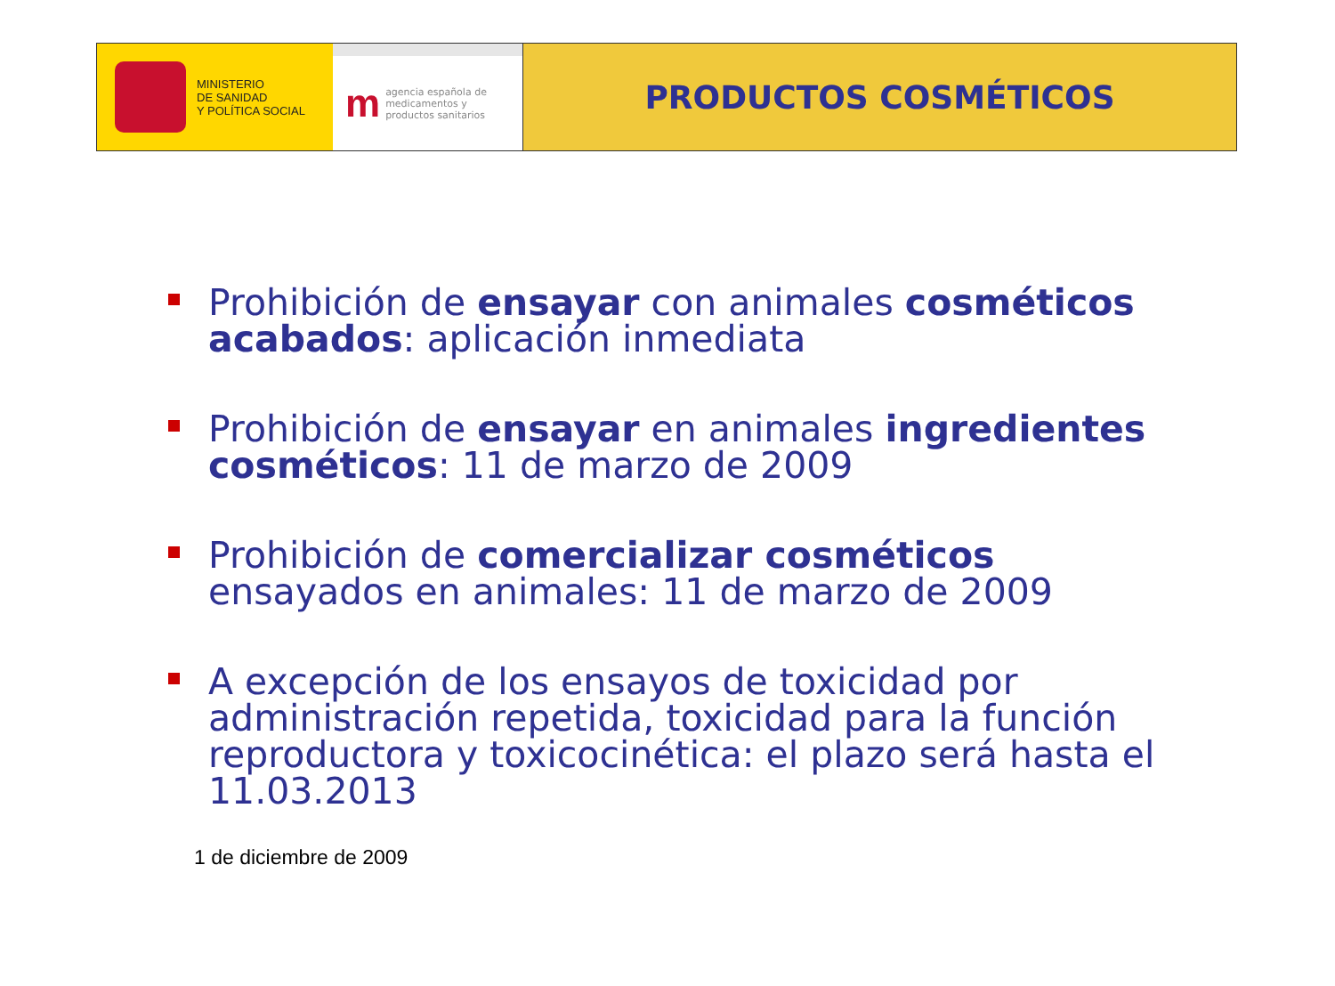MINISTERIO
DE SANIDAD
Y POLÍTICA SOCIAL
m
agencia española de
medicamentos y
productos sanitarios
PRODUCTOS COSMÉTICOS
Prohibición de ensayar con animales cosméticos acabados: aplicación inmediata
Prohibición de ensayar en animales ingredientes cosméticos: 11 de marzo de 2009
Prohibición de comercializar cosméticos ensayados en animales: 11 de marzo de 2009
A excepción de los ensayos de toxicidad por administración repetida, toxicidad para la función reproductora y toxicocinética: el plazo será hasta el 11.03.2013
1 de diciembre de 2009